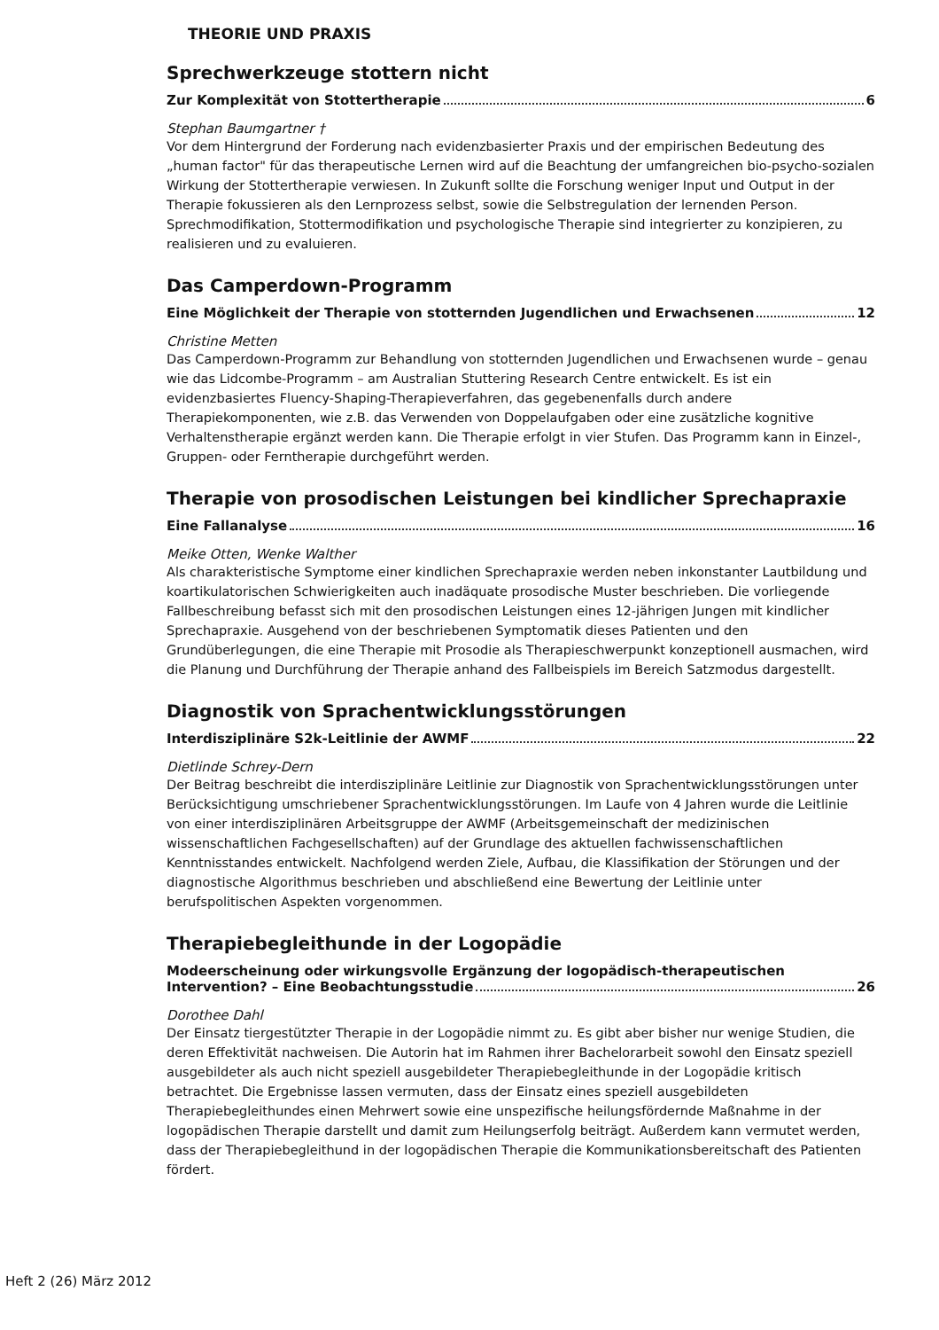THEORIE UND PRAXIS
Sprechwerkzeuge stottern nicht
Zur Komplexität von Stottertherapie 6
Stephan Baumgartner †
Vor dem Hintergrund der Forderung nach evidenzbasierter Praxis und der empirischen Bedeutung des „human factor" für das therapeutische Lernen wird auf die Beachtung der umfangreichen bio-psycho-sozialen Wirkung der Stottertherapie verwiesen. In Zukunft sollte die Forschung weniger Input und Output in der Therapie fokussieren als den Lernprozess selbst, sowie die Selbstregulation der lernenden Person. Sprechmodifikation, Stottermodifikation und psychologische Therapie sind integrierter zu konzipieren, zu realisieren und zu evaluieren.
Das Camperdown-Programm
Eine Möglichkeit der Therapie von stotternden Jugendlichen und Erwachsenen 12
Christine Metten
Das Camperdown-Programm zur Behandlung von stotternden Jugendlichen und Erwachsenen wurde – genau wie das Lidcombe-Programm – am Australian Stuttering Research Centre entwickelt. Es ist ein evidenzbasiertes Fluency-Shaping-Therapieverfahren, das gegebenenfalls durch andere Therapiekomponenten, wie z.B. das Verwenden von Doppelaufgaben oder eine zusätzliche kognitive Verhaltenstherapie ergänzt werden kann. Die Therapie erfolgt in vier Stufen. Das Programm kann in Einzel-, Gruppen- oder Ferntherapie durchgeführt werden.
Therapie von prosodischen Leistungen bei kindlicher Sprechapraxie
Eine Fallanalyse 16
Meike Otten, Wenke Walther
Als charakteristische Symptome einer kindlichen Sprechapraxie werden neben inkonstanter Lautbildung und koartikulatorischen Schwierigkeiten auch inadäquate prosodische Muster beschrieben. Die vorliegende Fallbeschreibung befasst sich mit den prosodischen Leistungen eines 12-jährigen Jungen mit kindlicher Sprechapraxie. Ausgehend von der beschriebenen Symptomatik dieses Patienten und den Grundüberlegungen, die eine Therapie mit Prosodie als Therapieschwerpunkt konzeptionell ausmachen, wird die Planung und Durchführung der Therapie anhand des Fallbeispiels im Bereich Satzmodus dargestellt.
Diagnostik von Sprachentwicklungsstörungen
Interdisziplinäre S2k-Leitlinie der AWMF 22
Dietlinde Schrey-Dern
Der Beitrag beschreibt die interdisziplinäre Leitlinie zur Diagnostik von Sprachentwicklungsstörungen unter Berücksichtigung umschriebener Sprachentwicklungsstörungen. Im Laufe von 4 Jahren wurde die Leitlinie von einer interdisziplinären Arbeitsgruppe der AWMF (Arbeitsgemeinschaft der medizinischen wissenschaftlichen Fachgesellschaften) auf der Grundlage des aktuellen fachwissenschaftlichen Kenntnisstandes entwickelt. Nachfolgend werden Ziele, Aufbau, die Klassifikation der Störungen und der diagnostische Algorithmus beschrieben und abschließend eine Bewertung der Leitlinie unter berufspolitischen Aspekten vorgenommen.
Therapiebegleithunde in der Logopädie
Modeerscheinung oder wirkungsvolle Ergänzung der logopädisch-therapeutischen
Intervention? – Eine Beobachtungsstudie 26
Dorothee Dahl
Der Einsatz tiergestützter Therapie in der Logopädie nimmt zu. Es gibt aber bisher nur wenige Studien, die deren Effektivität nachweisen. Die Autorin hat im Rahmen ihrer Bachelorarbeit sowohl den Einsatz speziell ausgebildeter als auch nicht speziell ausgebildeter Therapiebegleithunde in der Logopädie kritisch betrachtet. Die Ergebnisse lassen vermuten, dass der Einsatz eines speziell ausgebildeten Therapiebegleithundes einen Mehrwert sowie eine unspezifische heilungsfördernde Maßnahme in der logopädischen Therapie darstellt und damit zum Heilungserfolg beiträgt. Außerdem kann vermutet werden, dass der Therapiebegleithund in der logopädischen Therapie die Kommunikationsbereitschaft des Patienten fördert.
Heft 2 (26) März 2012